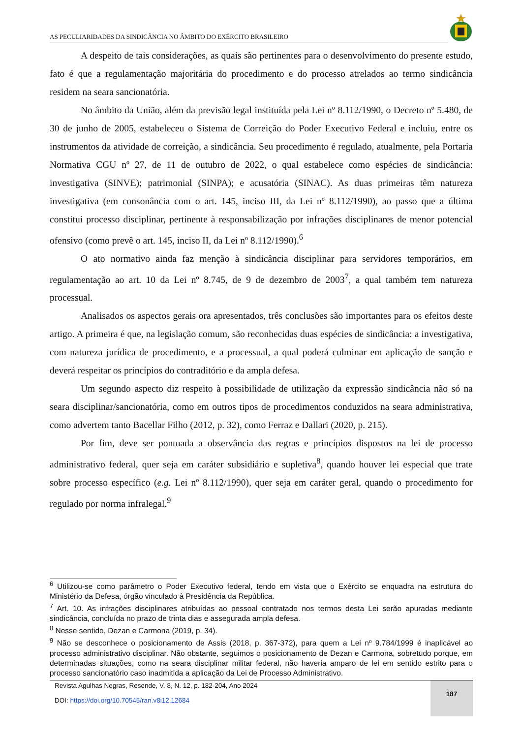AS PECULIARIDADES DA SINDICÂNCIA NO ÂMBITO DO EXÉRCITO BRASILEIRO
A despeito de tais considerações, as quais são pertinentes para o desenvolvimento do presente estudo, fato é que a regulamentação majoritária do procedimento e do processo atrelados ao termo sindicância residem na seara sancionatória.
No âmbito da União, além da previsão legal instituída pela Lei nº 8.112/1990, o Decreto nº 5.480, de 30 de junho de 2005, estabeleceu o Sistema de Correição do Poder Executivo Federal e incluiu, entre os instrumentos da atividade de correição, a sindicância. Seu procedimento é regulado, atualmente, pela Portaria Normativa CGU nº 27, de 11 de outubro de 2022, o qual estabelece como espécies de sindicância: investigativa (SINVE); patrimonial (SINPA); e acusatória (SINAC). As duas primeiras têm natureza investigativa (em consonância com o art. 145, inciso III, da Lei nº 8.112/1990), ao passo que a última constitui processo disciplinar, pertinente à responsabilização por infrações disciplinares de menor potencial ofensivo (como prevê o art. 145, inciso II, da Lei nº 8.112/1990).<sup>6</sup>
O ato normativo ainda faz menção à sindicância disciplinar para servidores temporários, em regulamentação ao art. 10 da Lei nº 8.745, de 9 de dezembro de 2003<sup>7</sup>, a qual também tem natureza processual.
Analisados os aspectos gerais ora apresentados, três conclusões são importantes para os efeitos deste artigo. A primeira é que, na legislação comum, são reconhecidas duas espécies de sindicância: a investigativa, com natureza jurídica de procedimento, e a processual, a qual poderá culminar em aplicação de sanção e deverá respeitar os princípios do contraditório e da ampla defesa.
Um segundo aspecto diz respeito à possibilidade de utilização da expressão sindicância não só na seara disciplinar/sancionatória, como em outros tipos de procedimentos conduzidos na seara administrativa, como advertem tanto Bacellar Filho (2012, p. 32), como Ferraz e Dallari (2020, p. 215).
Por fim, deve ser pontuada a observância das regras e princípios dispostos na lei de processo administrativo federal, quer seja em caráter subsidiário e supletiva<sup>8</sup>, quando houver lei especial que trate sobre processo específico (e.g. Lei nº 8.112/1990), quer seja em caráter geral, quando o procedimento for regulado por norma infralegal.<sup>9</sup>
<sup>6</sup> Utilizou-se como parâmetro o Poder Executivo federal, tendo em vista que o Exército se enquadra na estrutura do Ministério da Defesa, órgão vinculado à Presidência da República.
<sup>7</sup> Art. 10. As infrações disciplinares atribuídas ao pessoal contratado nos termos desta Lei serão apuradas mediante sindicância, concluída no prazo de trinta dias e assegurada ampla defesa.
<sup>8</sup> Nesse sentido, Dezan e Carmona (2019, p. 34).
<sup>9</sup> Não se desconhece o posicionamento de Assis (2018, p. 367-372), para quem a Lei nº 9.784/1999 é inaplicável ao processo administrativo disciplinar. Não obstante, seguimos o posicionamento de Dezan e Carmona, sobretudo porque, em determinadas situações, como na seara disciplinar militar federal, não haveria amparo de lei em sentido estrito para o processo sancionatório caso inadmitida a aplicação da Lei de Processo Administrativo.
Revista Agulhas Negras, Resende, V. 8, N. 12, p. 182-204, Ano 2024
DOI: https://doi.org/10.70545/ran.v8i12.12684
187